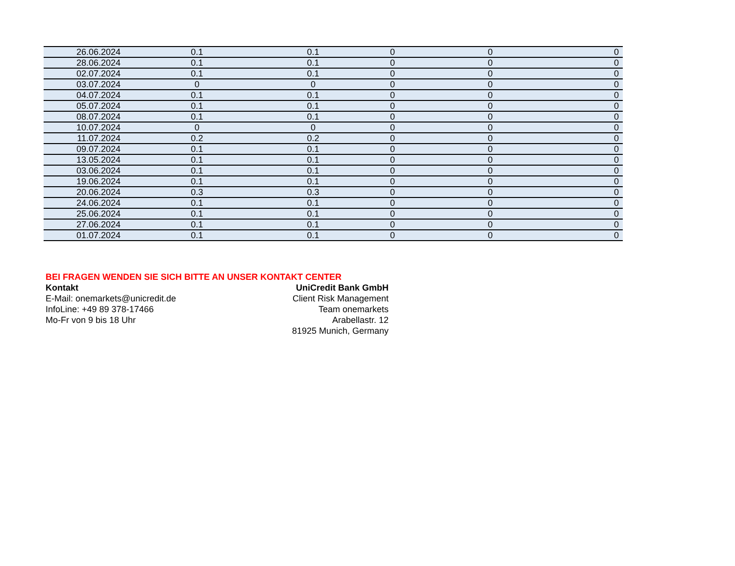| 26.06.2024 | 0.1 | 0.1 | 0 | 0 | 0 |
| 28.06.2024 | 0.1 | 0.1 | 0 | 0 | 0 |
| 02.07.2024 | 0.1 | 0.1 | 0 | 0 | 0 |
| 03.07.2024 | 0 | 0 | 0 | 0 | 0 |
| 04.07.2024 | 0.1 | 0.1 | 0 | 0 | 0 |
| 05.07.2024 | 0.1 | 0.1 | 0 | 0 | 0 |
| 08.07.2024 | 0.1 | 0.1 | 0 | 0 | 0 |
| 10.07.2024 | 0 | 0 | 0 | 0 | 0 |
| 11.07.2024 | 0.2 | 0.2 | 0 | 0 | 0 |
| 09.07.2024 | 0.1 | 0.1 | 0 | 0 | 0 |
| 13.05.2024 | 0.1 | 0.1 | 0 | 0 | 0 |
| 03.06.2024 | 0.1 | 0.1 | 0 | 0 | 0 |
| 19.06.2024 | 0.1 | 0.1 | 0 | 0 | 0 |
| 20.06.2024 | 0.3 | 0.3 | 0 | 0 | 0 |
| 24.06.2024 | 0.1 | 0.1 | 0 | 0 | 0 |
| 25.06.2024 | 0.1 | 0.1 | 0 | 0 | 0 |
| 27.06.2024 | 0.1 | 0.1 | 0 | 0 | 0 |
| 01.07.2024 | 0.1 | 0.1 | 0 | 0 | 0 |
BEI FRAGEN WENDEN SIE SICH BITTE AN UNSER KONTAKT CENTER
Kontakt
E-Mail: onemarkets@unicredit.de
InfoLine: +49 89 378-17466
Mo-Fr von 9 bis 18 Uhr
UniCredit Bank GmbH
Client Risk Management
Team onemarkets
Arabellastr. 12
81925 Munich, Germany